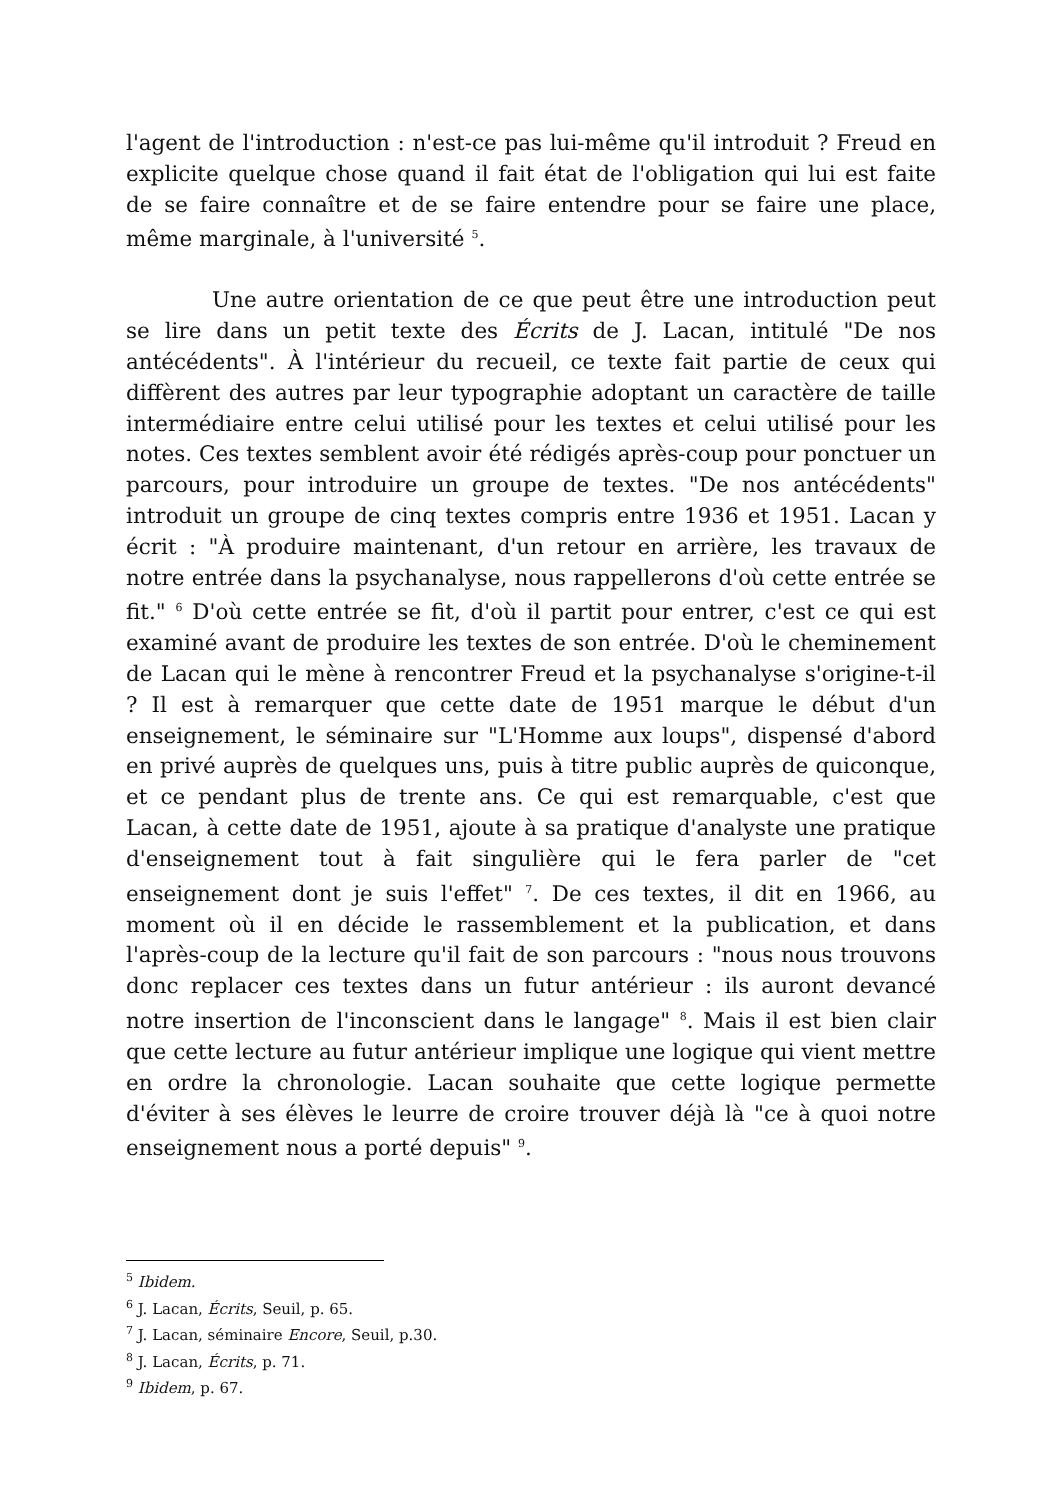l'agent de l'introduction : n'est-ce pas lui-même qu'il introduit ? Freud en explicite quelque chose quand il fait état de l'obligation qui lui est faite de se faire connaître et de se faire entendre pour se faire une place, même marginale, à l'université <sup>5</sup>.
Une autre orientation de ce que peut être une introduction peut se lire dans un petit texte des Écrits de J. Lacan, intitulé "De nos antécédents". À l'intérieur du recueil, ce texte fait partie de ceux qui diffèrent des autres par leur typographie adoptant un caractère de taille intermédiaire entre celui utilisé pour les textes et celui utilisé pour les notes. Ces textes semblent avoir été rédigés après-coup pour ponctuer un parcours, pour introduire un groupe de textes. "De nos antécédents" introduit un groupe de cinq textes compris entre 1936 et 1951. Lacan y écrit : "À produire maintenant, d'un retour en arrière, les travaux de notre entrée dans la psychanalyse, nous rappellerons d'où cette entrée se fit." <sup>6</sup> D'où cette entrée se fit, d'où il partit pour entrer, c'est ce qui est examiné avant de produire les textes de son entrée. D'où le cheminement de Lacan qui le mène à rencontrer Freud et la psychanalyse s'origine-t-il ? Il est à remarquer que cette date de 1951 marque le début d'un enseignement, le séminaire sur "L'Homme aux loups", dispensé d'abord en privé auprès de quelques uns, puis à titre public auprès de quiconque, et ce pendant plus de trente ans. Ce qui est remarquable, c'est que Lacan, à cette date de 1951, ajoute à sa pratique d'analyste une pratique d'enseignement tout à fait singulière qui le fera parler de "cet enseignement dont je suis l'effet" <sup>7</sup>. De ces textes, il dit en 1966, au moment où il en décide le rassemblement et la publication, et dans l'après-coup de la lecture qu'il fait de son parcours : "nous nous trouvons donc replacer ces textes dans un futur antérieur : ils auront devancé notre insertion de l'inconscient dans le langage" <sup>8</sup>. Mais il est bien clair que cette lecture au futur antérieur implique une logique qui vient mettre en ordre la chronologie. Lacan souhaite que cette logique permette d'éviter à ses élèves le leurre de croire trouver déjà là "ce à quoi notre enseignement nous a porté depuis" <sup>9</sup>.
<sup>5</sup> Ibidem.
<sup>6</sup> J. Lacan, Écrits, Seuil, p. 65.
<sup>7</sup> J. Lacan, séminaire Encore, Seuil, p.30.
<sup>8</sup> J. Lacan, Écrits, p. 71.
<sup>9</sup> Ibidem, p. 67.